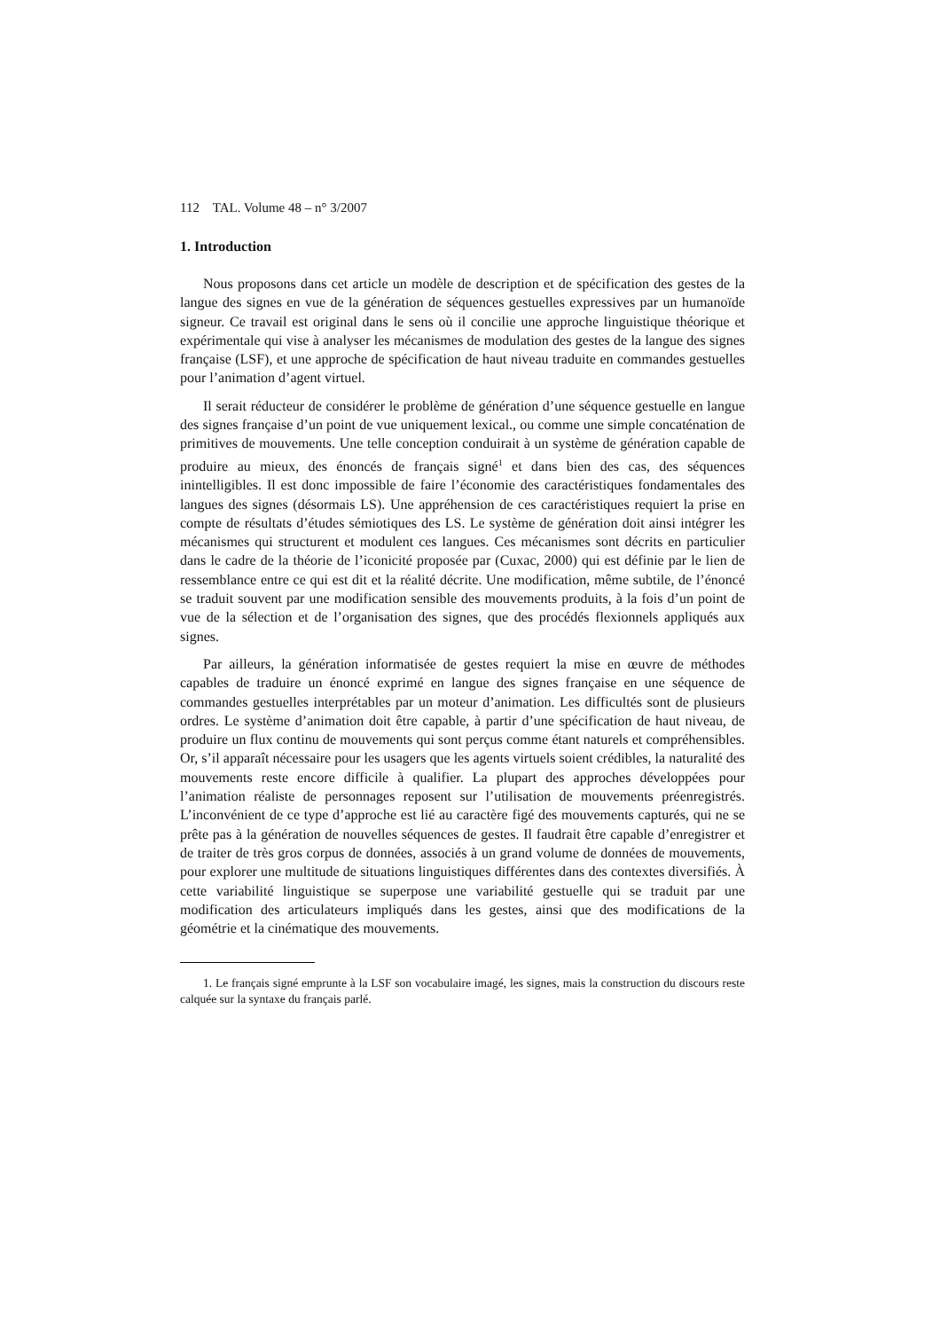112 TAL. Volume 48 – n° 3/2007
1. Introduction
Nous proposons dans cet article un modèle de description et de spécification des gestes de la langue des signes en vue de la génération de séquences gestuelles expressives par un humanoïde signeur. Ce travail est original dans le sens où il concilie une approche linguistique théorique et expérimentale qui vise à analyser les mécanismes de modulation des gestes de la langue des signes française (LSF), et une approche de spécification de haut niveau traduite en commandes gestuelles pour l’animation d’agent virtuel.
Il serait réducteur de considérer le problème de génération d’une séquence gestuelle en langue des signes française d’un point de vue uniquement lexical., ou comme une simple concaténation de primitives de mouvements. Une telle conception conduirait à un système de génération capable de produire au mieux, des énoncés de français signé<sup>1</sup> et dans bien des cas, des séquences inintelligibles. Il est donc impossible de faire l’économie des caractéristiques fondamentales des langues des signes (désormais LS). Une appréhension de ces caractéristiques requiert la prise en compte de résultats d’études sémiotiques des LS. Le système de génération doit ainsi intégrer les mécanismes qui structurent et modulent ces langues. Ces mécanismes sont décrits en particulier dans le cadre de la théorie de l’iconicité proposée par (Cuxac, 2000) qui est définie par le lien de ressemblance entre ce qui est dit et la réalité décrite. Une modification, même subtile, de l’énoncé se traduit souvent par une modification sensible des mouvements produits, à la fois d’un point de vue de la sélection et de l’organisation des signes, que des procédés flexionnels appliqués aux signes.
Par ailleurs, la génération informatisée de gestes requiert la mise en œuvre de méthodes capables de traduire un énoncé exprimé en langue des signes française en une séquence de commandes gestuelles interprétables par un moteur d’animation. Les difficultés sont de plusieurs ordres. Le système d’animation doit être capable, à partir d’une spécification de haut niveau, de produire un flux continu de mouvements qui sont perçus comme étant naturels et compréhensibles. Or, s’il apparaît nécessaire pour les usagers que les agents virtuels soient crédibles, la naturalité des mouvements reste encore difficile à qualifier. La plupart des approches développées pour l’animation réaliste de personnages reposent sur l’utilisation de mouvements préenregistrés. L’inconvénient de ce type d’approche est lié au caractère figé des mouvements capturés, qui ne se prête pas à la génération de nouvelles séquences de gestes. Il faudrait être capable d’enregistrer et de traiter de très gros corpus de données, associés à un grand volume de données de mouvements, pour explorer une multitude de situations linguistiques différentes dans des contextes diversifiés. À cette variabilité linguistique se superpose une variabilité gestuelle qui se traduit par une modification des articulateurs impliqués dans les gestes, ainsi que des modifications de la géométrie et la cinématique des mouvements.
1. Le français signé emprunte à la LSF son vocabulaire imagé, les signes, mais la construction du discours reste calquée sur la syntaxe du français parlé.